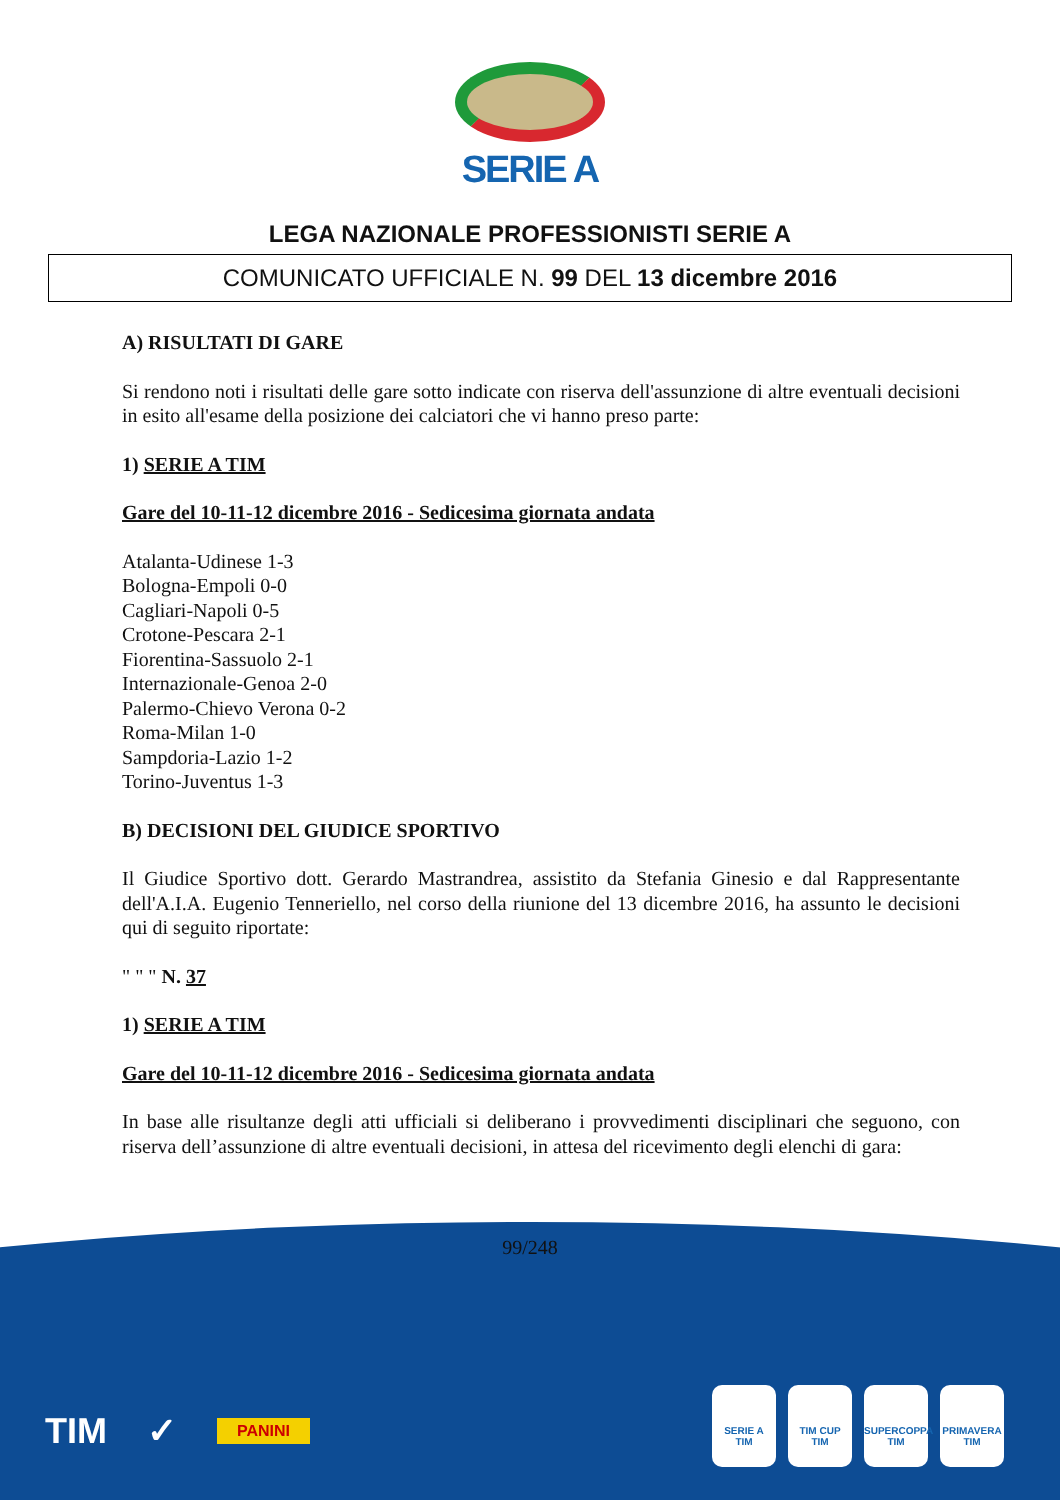SERIE A
LEGA NAZIONALE PROFESSIONISTI SERIE A
COMUNICATO UFFICIALE N. 99 DEL 13 dicembre 2016
A) RISULTATI DI GARE
Si rendono noti i risultati delle gare sotto indicate con riserva dell'assunzione di altre eventuali decisioni in esito all'esame della posizione dei calciatori che vi hanno preso parte:
1) SERIE A TIM
Gare del 10-11-12 dicembre 2016 - Sedicesima giornata andata
Atalanta-Udinese 1-3
Bologna-Empoli 0-0
Cagliari-Napoli 0-5
Crotone-Pescara 2-1
Fiorentina-Sassuolo 2-1
Internazionale-Genoa 2-0
Palermo-Chievo Verona 0-2
Roma-Milan 1-0
Sampdoria-Lazio 1-2
Torino-Juventus 1-3
B) DECISIONI DEL GIUDICE SPORTIVO
Il Giudice Sportivo dott. Gerardo Mastrandrea, assistito da Stefania Ginesio e dal Rappresentante dell'A.I.A. Eugenio Tenneriello, nel corso della riunione del 13 dicembre 2016, ha assunto le decisioni qui di seguito riportate:
" " " N. 37
1) SERIE A TIM
Gare del 10-11-12 dicembre 2016 - Sedicesima giornata andata
In base alle risultanze degli atti ufficiali si deliberano i provvedimenti disciplinari che seguono, con riserva dell’assunzione di altre eventuali decisioni, in attesa del ricevimento degli elenchi di gara:
99/248
TIM ✓ PANINI
SERIE A
TIM
TIM CUP
TIM
SUPERCOPPA
TIM
PRIMAVERA
TIM